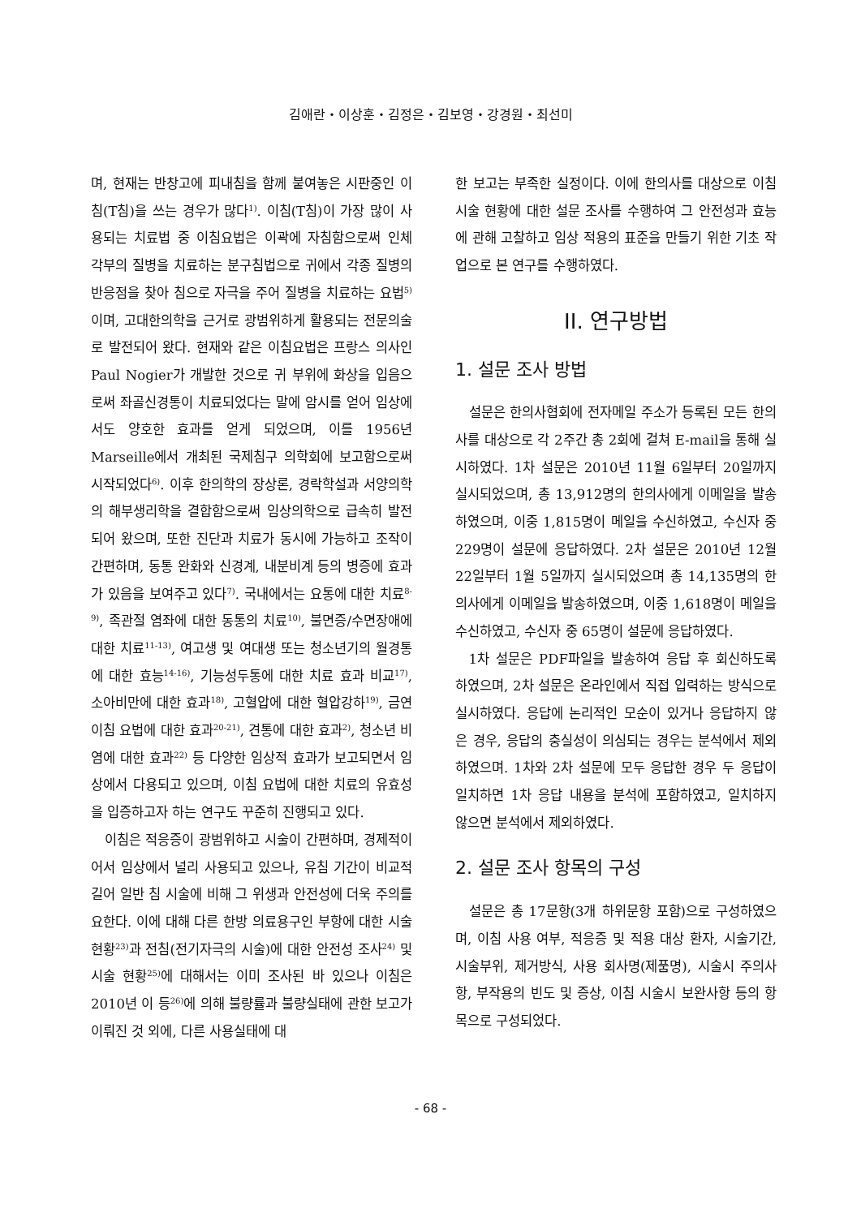김애란・이상훈・김정은・김보영・강경원・최선미
며, 현재는 반창고에 피내침을 함께 붙여놓은 시판중인 이침(T침)을 쓰는 경우가 많다<sup>1)</sup>. 이침(T침)이 가장 많이 사용되는 치료법 중 이침요법은 이곽에 자침함으로써 인체 각부의 질병을 치료하는 분구침법으로 귀에서 각종 질병의 반응점을 찾아 침으로 자극을 주어 질병을 치료하는 요법<sup>5)</sup>이며, 고대한의학을 근거로 광범위하게 활용되는 전문의술로 발전되어 왔다. 현재와 같은 이침요법은 프랑스 의사인 Paul Nogier가 개발한 것으로 귀 부위에 화상을 입음으로써 좌골신경통이 치료되었다는 말에 암시를 얻어 임상에서도 양호한 효과를 얻게 되었으며, 이를 1956년 Marseille에서 개최된 국제침구 의학회에 보고함으로써 시작되었다<sup>6)</sup>. 이후 한의학의 장상론, 경락학설과 서양의학의 해부생리학을 결합함으로써 임상의학으로 급속히 발전되어 왔으며, 또한 진단과 치료가 동시에 가능하고 조작이 간편하며, 동통 완화와 신경계, 내분비계 등의 병증에 효과가 있음을 보여주고 있다<sup>7)</sup>. 국내에서는 요통에 대한 치료<sup>8-9)</sup>, 족관절 염좌에 대한 동통의 치료<sup>10)</sup>, 불면증/수면장애에 대한 치료<sup>11-13)</sup>, 여고생 및 여대생 또는 청소년기의 월경통에 대한 효능<sup>14-16)</sup>, 기능성두통에 대한 치료 효과 비교<sup>17)</sup>, 소아비만에 대한 효과<sup>18)</sup>, 고혈압에 대한 혈압강하<sup>19)</sup>, 금연 이침 요법에 대한 효과<sup>20-21)</sup>, 견통에 대한 효과<sup>2)</sup>, 청소년 비염에 대한 효과<sup>22)</sup> 등 다양한 임상적 효과가 보고되면서 임상에서 다용되고 있으며, 이침 요법에 대한 치료의 유효성을 입증하고자 하는 연구도 꾸준히 진행되고 있다.
이침은 적응증이 광범위하고 시술이 간편하며, 경제적이어서 임상에서 널리 사용되고 있으나, 유침 기간이 비교적 길어 일반 침 시술에 비해 그 위생과 안전성에 더욱 주의를 요한다. 이에 대해 다른 한방 의료용구인 부항에 대한 시술 현황<sup>23)</sup>과 전침(전기자극의 시술)에 대한 안전성 조사<sup>24)</sup> 및 시술 현황<sup>25)</sup>에 대해서는 이미 조사된 바 있으나 이침은 2010년 이 등<sup>26)</sup>에 의해 불량률과 불량실태에 관한 보고가 이뤄진 것 외에, 다른 사용실태에 대
한 보고는 부족한 실정이다. 이에 한의사를 대상으로 이침 시술 현황에 대한 설문 조사를 수행하여 그 안전성과 효능에 관해 고찰하고 임상 적용의 표준을 만들기 위한 기초 작업으로 본 연구를 수행하였다.
II. 연구방법
1. 설문 조사 방법
설문은 한의사협회에 전자메일 주소가 등록된 모든 한의사를 대상으로 각 2주간 총 2회에 걸쳐 E-mail을 통해 실시하였다. 1차 설문은 2010년 11월 6일부터 20일까지 실시되었으며, 총 13,912명의 한의사에게 이메일을 발송하였으며, 이중 1,815명이 메일을 수신하였고, 수신자 중 229명이 설문에 응답하였다. 2차 설문은 2010년 12월 22일부터 1월 5일까지 실시되었으며 총 14,135명의 한의사에게 이메일을 발송하였으며, 이중 1,618명이 메일을 수신하였고, 수신자 중 65명이 설문에 응답하였다.
1차 설문은 PDF파일을 발송하여 응답 후 회신하도록 하였으며, 2차 설문은 온라인에서 직접 입력하는 방식으로 실시하였다. 응답에 논리적인 모순이 있거나 응답하지 않은 경우, 응답의 충실성이 의심되는 경우는 분석에서 제외하였으며. 1차와 2차 설문에 모두 응답한 경우 두 응답이 일치하면 1차 응답 내용을 분석에 포함하였고, 일치하지 않으면 분석에서 제외하였다.
2. 설문 조사 항목의 구성
설문은 총 17문항(3개 하위문항 포함)으로 구성하였으며, 이침 사용 여부, 적응증 및 적용 대상 환자, 시술기간, 시술부위, 제거방식, 사용 회사명(제품명), 시술시 주의사항, 부작용의 빈도 및 증상, 이침 시술시 보완사항 등의 항목으로 구성되었다.
- 68 -